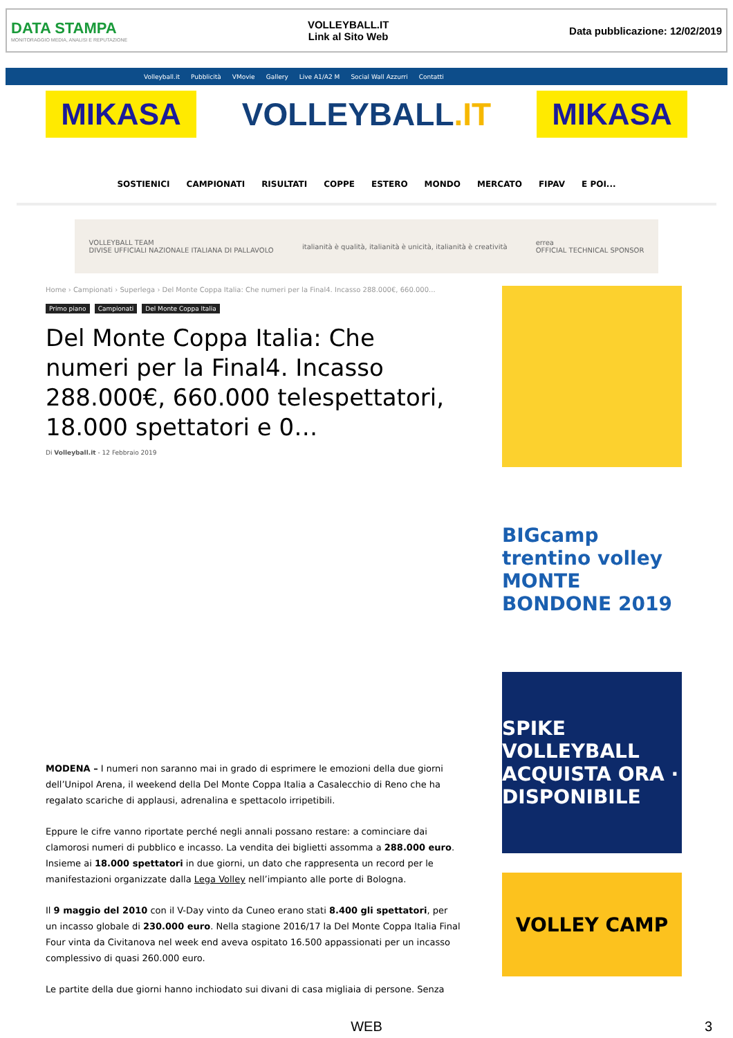DATA STAMPA
MONITORAGGIO MEDIA, ANALISI E REPUTAZIONE
VOLLEYBALL.IT
Link al Sito Web
Data pubblicazione: 12/02/2019
Volleyball.it Pubblicità VMovie Gallery Live A1/A2 M Social Wall Azzurri Contatti
MIKASA
VOLLEYBALL.IT
MIKASA
SOSTIENICI CAMPIONATI RISULTATI COPPE ESTERO MONDO MERCATO FIPAV E POI...
VOLLEYBALL TEAM
DIVISE UFFICIALI NAZIONALE ITALIANA DI PALLAVOLO italianità è qualità, italianità è unicità, italianità è creatività errea
OFFICIAL TECHNICAL SPONSOR
Home › Campionati › Superlega › Del Monte Coppa Italia: Che numeri per la Final4. Incasso 288.000€, 660.000...
Primo piano Campionati Del Monte Coppa Italia
Del Monte Coppa Italia: Che numeri per la Final4. Incasso 288.000€, 660.000 telespettatori, 18.000 spettatori e 0…
Di Volleyball.it - 12 Febbraio 2019
MODENA – I numeri non saranno mai in grado di esprimere le emozioni della due giorni dell’Unipol Arena, il weekend della Del Monte Coppa Italia a Casalecchio di Reno che ha regalato scariche di applausi, adrenalina e spettacolo irripetibili.
Eppure le cifre vanno riportate perché negli annali possano restare: a cominciare dai clamorosi numeri di pubblico e incasso. La vendita dei biglietti assomma a 288.000 euro. Insieme ai 18.000 spettatori in due giorni, un dato che rappresenta un record per le manifestazioni organizzate dalla Lega Volley nell’impianto alle porte di Bologna.
Il 9 maggio del 2010 con il V-Day vinto da Cuneo erano stati 8.400 gli spettatori, per un incasso globale di 230.000 euro. Nella stagione 2016/17 la Del Monte Coppa Italia Final Four vinta da Civitanova nel week end aveva ospitato 16.500 appassionati per un incasso complessivo di quasi 260.000 euro.
Le partite della due giorni hanno inchiodato sui divani di casa migliaia di persone. Senza
BIGcamp
trentino volley
MONTE BONDONE 2019
SPIKE VOLLEYBALL
ACQUISTA ORA · DISPONIBILE
VOLLEY CAMP
WEB 3